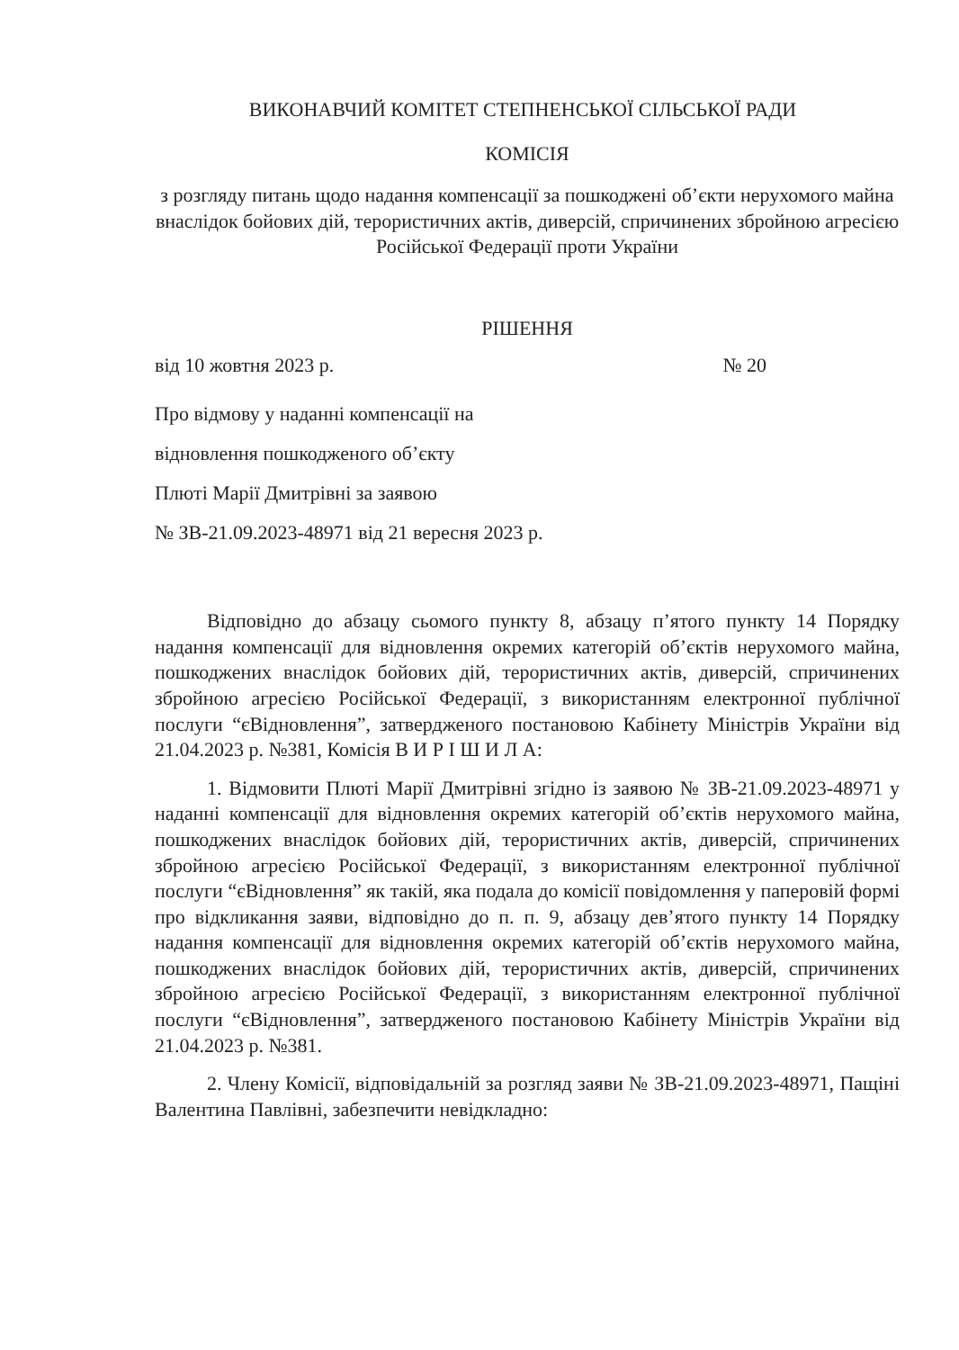ВИКОНАВЧИЙ КОМІТЕТ СТЕПНЕНСЬКОЇ СІЛЬСЬКОЇ РАДИ
КОМІСІЯ
з розгляду питань щодо надання компенсації за пошкоджені об’єкти нерухомого майна внаслідок бойових дій, терористичних актів, диверсій, спричинених збройною агресією Російської Федерації проти України
РІШЕННЯ
від 10 жовтня 2023 р. № 20
Про відмову у наданні компенсації на
відновлення пошкодженого об’єкту
Плюті Марії Дмитрівні за заявою
№ ЗВ-21.09.2023-48971 від 21 вересня 2023 р.
Відповідно до абзацу сьомого пункту 8, абзацу п’ятого пункту 14 Порядку надання компенсації для відновлення окремих категорій об’єктів нерухомого майна, пошкоджених внаслідок бойових дій, терористичних актів, диверсій, спричинених збройною агресією Російської Федерації, з використанням електронної публічної послуги “єВідновлення”, затвердженого постановою Кабінету Міністрів України від 21.04.2023 р. №381, Комісія В И Р І Ш И Л А:
1. Відмовити Плюті Марії Дмитрівні згідно із заявою № ЗВ-21.09.2023-48971 у наданні компенсації для відновлення окремих категорій об’єктів нерухомого майна, пошкоджених внаслідок бойових дій, терористичних актів, диверсій, спричинених збройною агресією Російської Федерації, з використанням електронної публічної послуги “єВідновлення” як такій, яка подала до комісії повідомлення у паперовій формі про відкликання заяви, відповідно до п. п. 9, абзацу дев’ятого пункту 14 Порядку надання компенсації для відновлення окремих категорій об’єктів нерухомого майна, пошкоджених внаслідок бойових дій, терористичних актів, диверсій, спричинених збройною агресією Російської Федерації, з використанням електронної публічної послуги “єВідновлення”, затвердженого постановою Кабінету Міністрів України від 21.04.2023 р. №381.
2. Члену Комісії, відповідальній за розгляд заяви № ЗВ-21.09.2023-48971, Пащіні Валентина Павлівні, забезпечити невідкладно: